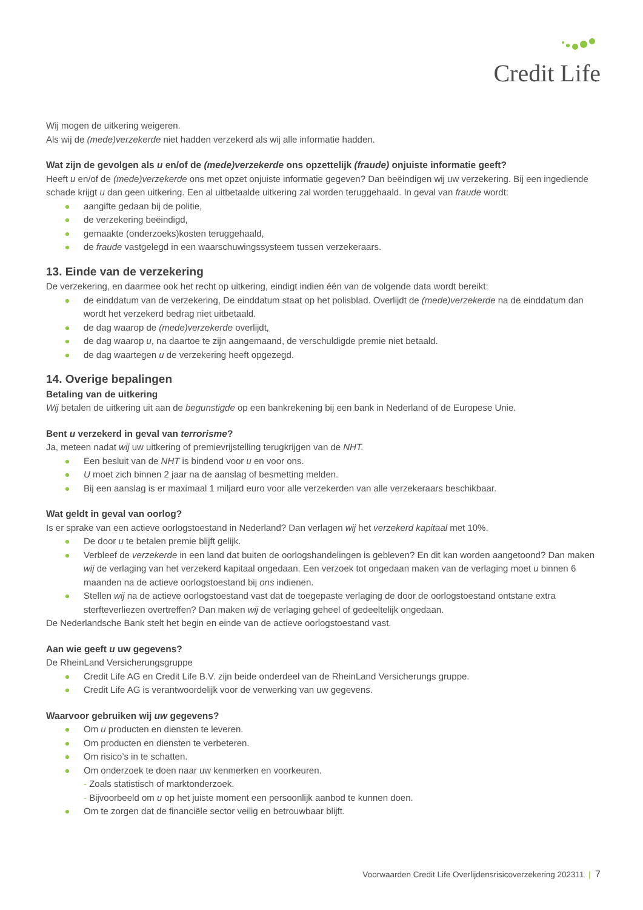Credit Life
Wij mogen de uitkering weigeren.
Als wij de (mede)verzekerde niet hadden verzekerd als wij alle informatie hadden.
Wat zijn de gevolgen als u en/of de (mede)verzekerde ons opzettelijk (fraude) onjuiste informatie geeft?
Heeft u en/of de (mede)verzekerde ons met opzet onjuiste informatie gegeven? Dan beëindigen wij uw verzekering. Bij een ingediende schade krijgt u dan geen uitkering. Een al uitbetaalde uitkering zal worden teruggehaald. In geval van fraude wordt:
aangifte gedaan bij de politie,
de verzekering beëindigd,
gemaakte (onderzoeks)kosten teruggehaald,
de fraude vastgelegd in een waarschuwingssysteem tussen verzekeraars.
13. Einde van de verzekering
De verzekering, en daarmee ook het recht op uitkering, eindigt indien één van de volgende data wordt bereikt:
de einddatum van de verzekering, De einddatum staat op het polisblad. Overlijdt de (mede)verzekerde na de einddatum dan wordt het verzekerd bedrag niet uitbetaald.
de dag waarop de (mede)verzekerde overlijdt,
de dag waarop u, na daartoe te zijn aangemaand, de verschuldigde premie niet betaald.
de dag waartegen u de verzekering heeft opgezegd.
14. Overige bepalingen
Betaling van de uitkering
Wij betalen de uitkering uit aan de begunstigde op een bankrekening bij een bank in Nederland of de Europese Unie.
Bent u verzekerd in geval van terrorisme?
Ja, meteen nadat wij uw uitkering of premievrijstelling terugkrijgen van de NHT.
Een besluit van de NHT is bindend voor u en voor ons.
U moet zich binnen 2 jaar na de aanslag of besmetting melden.
Bij een aanslag is er maximaal 1 miljard euro voor alle verzekerden van alle verzekeraars beschikbaar.
Wat geldt in geval van oorlog?
Is er sprake van een actieve oorlogstoestand in Nederland? Dan verlagen wij het verzekerd kapitaal met 10%.
De door u te betalen premie blijft gelijk.
Verbleef de verzekerde in een land dat buiten de oorlogshandelingen is gebleven? En dit kan worden aangetoond? Dan maken wij de verlaging van het verzekerd kapitaal ongedaan. Een verzoek tot ongedaan maken van de verlaging moet u binnen 6 maanden na de actieve oorlogstoestand bij ons indienen.
Stellen wij na de actieve oorlogstoestand vast dat de toegepaste verlaging de door de oorlogstoestand ontstane extra sterfteverliezen overtreffen? Dan maken wij de verlaging geheel of gedeeltelijk ongedaan.
De Nederlandsche Bank stelt het begin en einde van de actieve oorlogstoestand vast.
Aan wie geeft u uw gegevens?
De RheinLand Versicherungsgruppe
Credit Life AG en Credit Life B.V. zijn beide onderdeel van de RheinLand Versicherungs gruppe.
Credit Life AG is verantwoordelijk voor de verwerking van uw gegevens.
Waarvoor gebruiken wij uw gegevens?
Om u producten en diensten te leveren.
Om producten en diensten te verbeteren.
Om risico’s in te schatten.
Om onderzoek te doen naar uw kenmerken en voorkeuren.
- Zoals statistisch of marktonderzoek.
- Bijvoorbeeld om u op het juiste moment een persoonlijk aanbod te kunnen doen.
Om te zorgen dat de financiële sector veilig en betrouwbaar blijft.
Voorwaarden Credit Life Overlijdensrisicoverzekering 202311 | 7